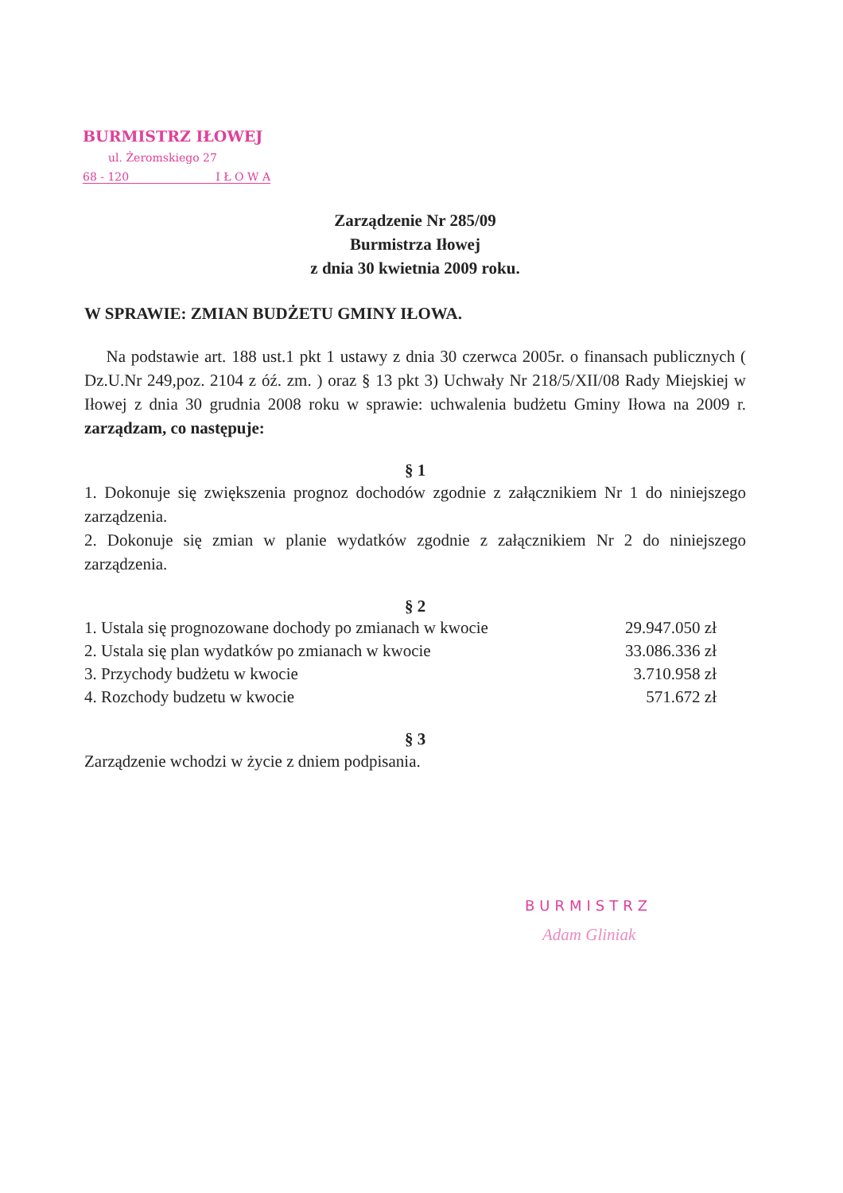BURMISTRZ IŁOWEJ
ul. Żeromskiego 27
68 - 120 I Ł O W A
Zarządzenie Nr 285/09
Burmistrza Iłowej
z dnia 30 kwietnia 2009 roku.
W SPRAWIE: ZMIAN BUDŻETU GMINY IŁOWA.
Na podstawie art. 188 ust.1 pkt 1 ustawy z dnia 30 czerwca 2005r. o finansach publicznych ( Dz.U.Nr 249,poz. 2104 z óź. zm. ) oraz § 13 pkt 3) Uchwały Nr 218/5/XII/08 Rady Miejskiej w Iłowej z dnia 30 grudnia 2008 roku w sprawie: uchwalenia budżetu Gminy Iłowa na 2009 r. zarządzam, co następuje:
§ 1
1. Dokonuje się zwiększenia prognoz dochodów zgodnie z załącznikiem Nr 1 do niniejszego zarządzenia.
2. Dokonuje się zmian w planie wydatków zgodnie z załącznikiem Nr 2 do niniejszego zarządzenia.
§ 2
1. Ustala się prognozowane dochody po zmianach w kwocie 29.947.050 zł
2. Ustala się plan wydatków po zmianach w kwocie 33.086.336 zł
3. Przychody budżetu w kwocie 3.710.958 zł
4. Rozchody budzetu w kwocie 571.672 zł
§ 3
Zarządzenie wchodzi w życie z dniem podpisania.
BURMISTRZ
Adam Gliniak